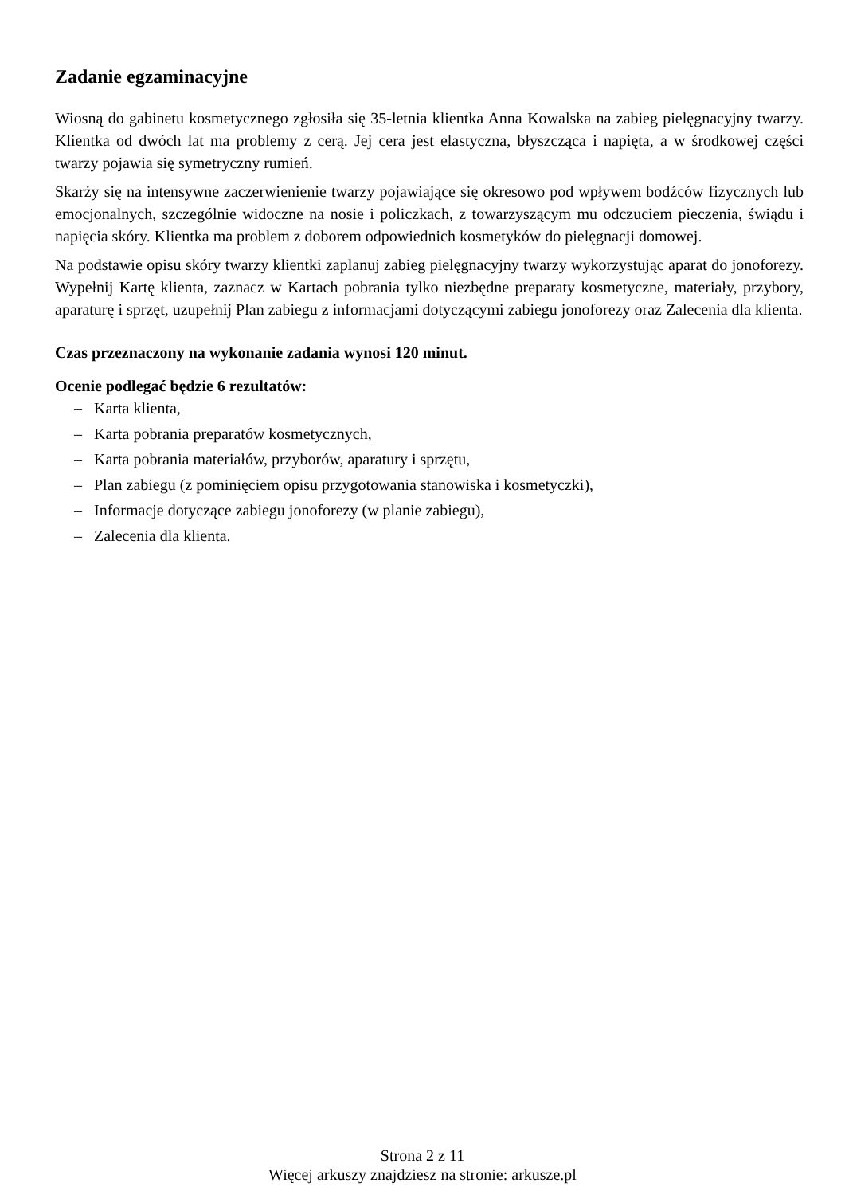Zadanie egzaminacyjne
Wiosną do gabinetu kosmetycznego zgłosiła się 35-letnia klientka Anna Kowalska na zabieg pielęgnacyjny twarzy. Klientka od dwóch lat ma problemy z cerą. Jej cera jest elastyczna, błyszcząca i napięta, a w środkowej części twarzy pojawia się symetryczny rumień.
Skarży się na intensywne zaczerwienienie twarzy pojawiające się okresowo pod wpływem bodźców fizycznych lub emocjonalnych, szczególnie widoczne na nosie i policzkach, z towarzyszącym mu odczuciem pieczenia, świądu i napięcia skóry. Klientka ma problem z doborem odpowiednich kosmetyków do pielęgnacji domowej.
Na podstawie opisu skóry twarzy klientki zaplanuj zabieg pielęgnacyjny twarzy wykorzystując aparat do jonoforezy. Wypełnij Kartę klienta, zaznacz w Kartach pobrania tylko niezbędne preparaty kosmetyczne, materiały, przybory, aparaturę i sprzęt, uzupełnij Plan zabiegu z informacjami dotyczącymi zabiegu jonoforezy oraz Zalecenia dla klienta.
Czas przeznaczony na wykonanie zadania wynosi 120 minut.
Ocenie podlegać będzie 6 rezultatów:
– Karta klienta,
– Karta pobrania preparatów kosmetycznych,
– Karta pobrania materiałów, przyborów, aparatury i sprzętu,
– Plan zabiegu (z pominięciem opisu przygotowania stanowiska i kosmetyczki),
– Informacje dotyczące zabiegu jonoforezy (w planie zabiegu),
– Zalecenia dla klienta.
Strona 2 z 11
Więcej arkuszy znajdziesz na stronie: arkusze.pl